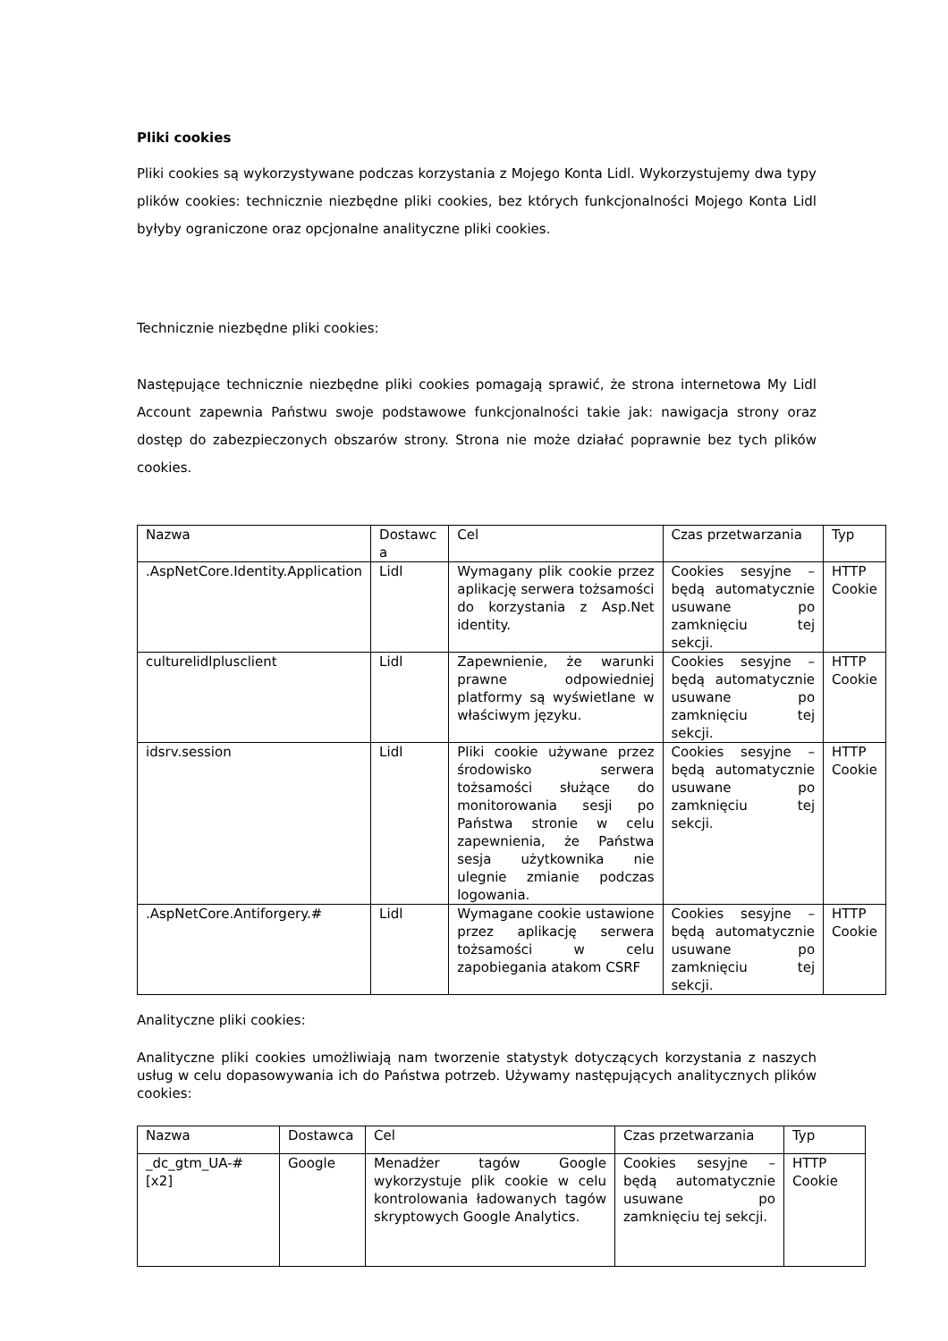Pliki cookies
Pliki cookies są wykorzystywane podczas korzystania z Mojego Konta Lidl. Wykorzystujemy dwa typy plików cookies: technicznie niezbędne pliki cookies, bez których funkcjonalności Mojego Konta Lidl byłyby ograniczone oraz opcjonalne analityczne pliki cookies.
Technicznie niezbędne pliki cookies:
Następujące technicznie niezbędne pliki cookies pomagają sprawić, że strona internetowa My Lidl Account zapewnia Państwu swoje podstawowe funkcjonalności takie jak: nawigacja strony oraz dostęp do zabezpieczonych obszarów strony. Strona nie może działać poprawnie bez tych plików cookies.
| Nazwa | Dostawc a | Cel | Czas przetwarzania | Typ |
| .AspNetCore.Identity.Application | Lidl | Wymagany plik cookie przez aplikację serwera tożsamości do korzystania z Asp.Net identity. | Cookies sesyjne – będą automatycznie usuwane po zamknięciu tej sekcji. | HTTP Cookie |
| culturelidlplusclient | Lidl | Zapewnienie, że warunki prawne odpowiedniej platformy są wyświetlane w właściwym języku. | Cookies sesyjne – będą automatycznie usuwane po zamknięciu tej sekcji. | HTTP Cookie |
| idsrv.session | Lidl | Pliki cookie używane przez środowisko serwera tożsamości służące do monitorowania sesji po Państwa stronie w celu zapewnienia, że Państwa sesja użytkownika nie ulegnie zmianie podczas logowania. | Cookies sesyjne – będą automatycznie usuwane po zamknięciu tej sekcji. | HTTP Cookie |
| .AspNetCore.Antiforgery.# | Lidl | Wymagane cookie ustawione przez aplikację serwera tożsamości w celu zapobiegania atakom CSRF | Cookies sesyjne – będą automatycznie usuwane po zamknięciu tej sekcji. | HTTP Cookie |
Analityczne pliki cookies:
Analityczne pliki cookies umożliwiają nam tworzenie statystyk dotyczących korzystania z naszych usług w celu dopasowywania ich do Państwa potrzeb. Używamy następujących analitycznych plików cookies:
| Nazwa | Dostawca | Cel | Czas przetwarzania | Typ |
| _dc_gtm_UA-# [x2] | Google | Menadżer tagów Google wykorzystuje plik cookie w celu kontrolowania ładowanych tagów skryptowych Google Analytics. | Cookies sesyjne – będą automatycznie usuwane po zamknięciu tej sekcji. | HTTP Cookie |